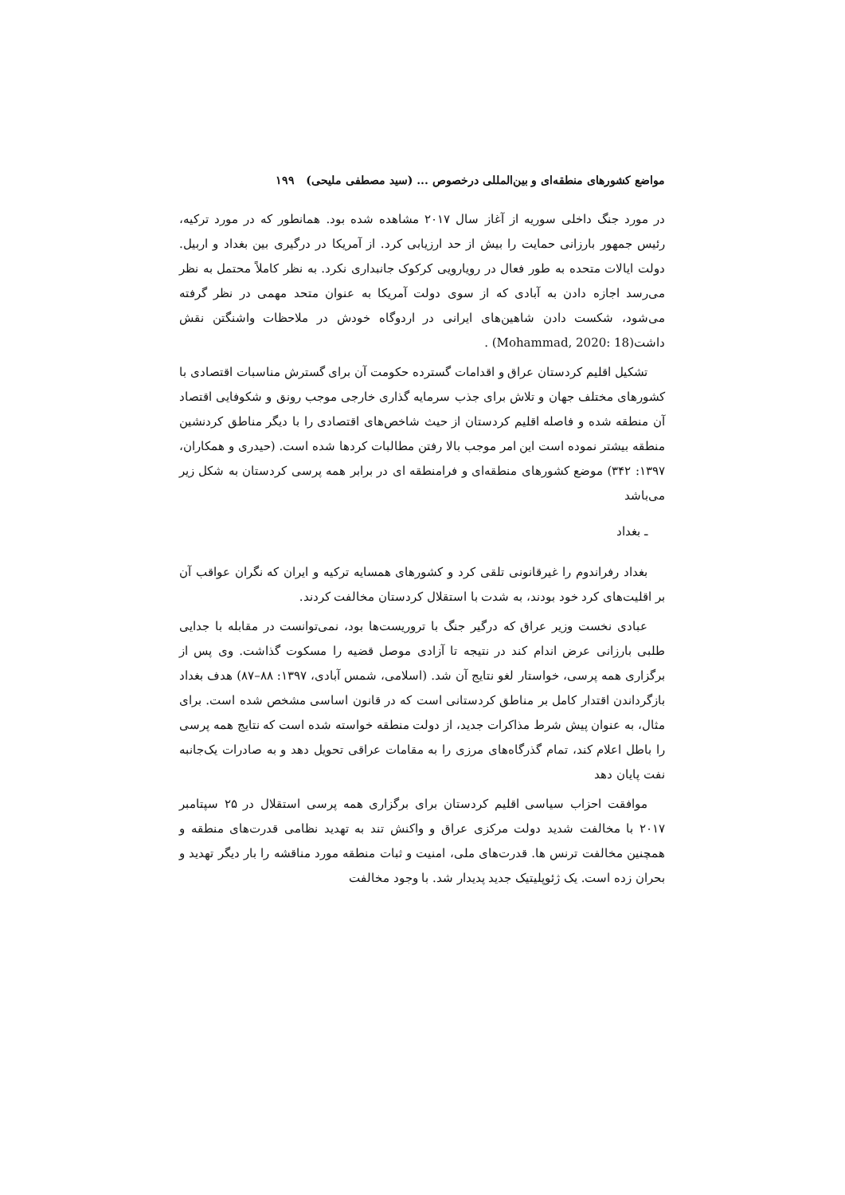مواضع کشورهای منطقه‌ای و بین‌المللی درخصوص ... (سید مصطفی ملیحی) ۱۹۹
در مورد جنگ داخلی سوریه از آغاز سال ۲۰۱۷ مشاهده شده بود. همانطور که در مورد ترکیه، رئیس جمهور بارزانی حمایت را بیش از حد ارزیابی کرد. از آمریکا در درگیری بین بغداد و اربیل. دولت ایالات متحده به طور فعال در رویارویی کرکوک جانبداری نکرد. به نظر کاملاً محتمل به نظر می‌رسد اجازه دادن به آبادی که از سوی دولت آمریکا به عنوان متحد مهمی در نظر گرفته می‌شود، شکست دادن شاهین‌های ایرانی در اردوگاه خودش در ملاحظات واشنگتن نقش داشت(Mohammad, 2020: 18) .
تشکیل اقلیم کردستان عراق و اقدامات گسترده حکومت آن برای گسترش مناسبات اقتصادی با کشورهای مختلف جهان و تلاش برای جذب سرمایه گذاری خارجی موجب رونق و شکوفایی اقتصاد آن منطقه شده و فاصله اقلیم کردستان از حیث شاخص‌های اقتصادی را با دیگر مناطق کردنشین منطقه بیشتر نموده است این امر موجب بالا رفتن مطالبات کردها شده است. (حیدری و همکاران، ۱۳۹۷: ۳۴۲) موضع کشورهای منطقه‌ای و فرامنطقه ای در برابر همه پرسی کردستان به شکل زیر می‌باشد
ـ بغداد
بغداد رفراندوم را غیرقانونی تلقی کرد و کشورهای همسایه ترکیه و ایران که نگران عواقب آن بر اقلیت‌های کرد خود بودند، به شدت با استقلال کردستان مخالفت کردند.
عبادی نخست وزیر عراق که درگیر جنگ با تروریست‌ها بود، نمی‌توانست در مقابله با جدایی طلبی بارزانی عرض اندام کند در نتیجه تا آزادی موصل قضیه را مسکوت گذاشت. وی پس از برگزاری همه پرسی، خواستار لغو نتایج آن شد. (اسلامی، شمس آبادی، ۱۳۹۷: ۸۸–۸۷) هدف بغداد بازگرداندن اقتدار کامل بر مناطق کردستانی است که در قانون اساسی مشخص شده است. برای مثال، به عنوان پیش شرط مذاکرات جدید، از دولت منطقه خواسته شده است که نتایج همه پرسی را باطل اعلام کند، تمام گذرگاه‌های مرزی را به مقامات عراقی تحویل دهد و به صادرات یک‌جانبه نفت پایان دهد
موافقت احزاب سیاسی اقلیم کردستان برای برگزاری همه پرسی استقلال در ۲۵ سپتامبر ۲۰۱۷ با مخالفت شدید دولت مرکزی عراق و واکنش تند به تهدید نظامی قدرت‌های منطقه و همچنین مخالفت ترنس ها. قدرت‌های ملی، امنیت و ثبات منطقه مورد مناقشه را بار دیگر تهدید و بحران زده است. یک ژئوپلیتیک جدید پدیدار شد. با وجود مخالفت